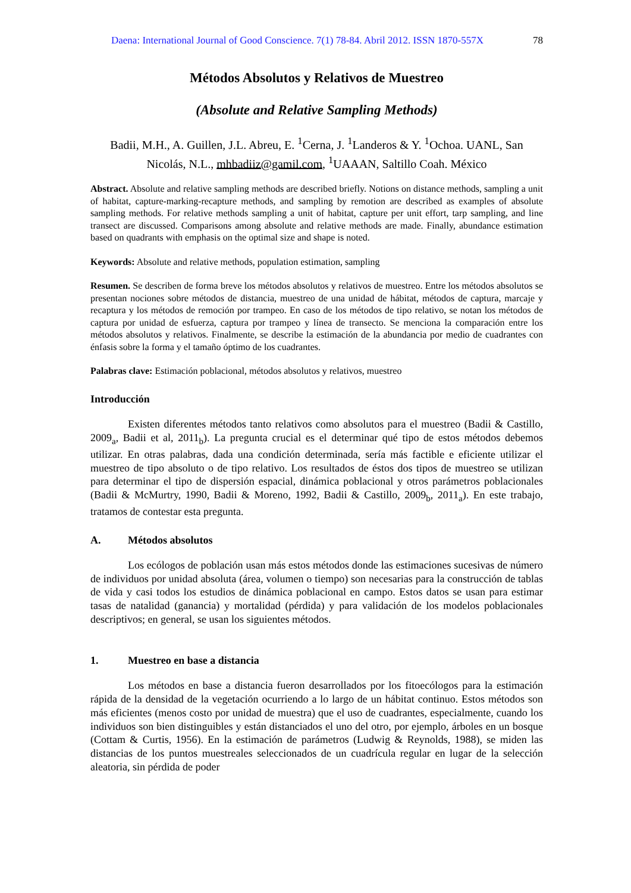Daena: International Journal of Good Conscience. 7(1) 78-84. Abril 2012. ISSN 1870-557X 78
Métodos Absolutos y Relativos de Muestreo
(Absolute and Relative Sampling Methods)
Badii, M.H., A. Guillen, J.L. Abreu, E. <sup>1</sup>Cerna, J. <sup>1</sup>Landeros & Y. <sup>1</sup>Ochoa. UANL, San Nicolás, N.L., mhbadiiz@gamil.com, <sup>1</sup>UAAAN, Saltillo Coah. México
Abstract. Absolute and relative sampling methods are described briefly. Notions on distance methods, sampling a unit of habitat, capture-marking-recapture methods, and sampling by remotion are described as examples of absolute sampling methods. For relative methods sampling a unit of habitat, capture per unit effort, tarp sampling, and line transect are discussed. Comparisons among absolute and relative methods are made. Finally, abundance estimation based on quadrants with emphasis on the optimal size and shape is noted.
Keywords: Absolute and relative methods, population estimation, sampling
Resumen. Se describen de forma breve los métodos absolutos y relativos de muestreo. Entre los métodos absolutos se presentan nociones sobre métodos de distancia, muestreo de una unidad de hábitat, métodos de captura, marcaje y recaptura y los métodos de remoción por trampeo. En caso de los métodos de tipo relativo, se notan los métodos de captura por unidad de esfuerza, captura por trampeo y línea de transecto. Se menciona la comparación entre los métodos absolutos y relativos. Finalmente, se describe la estimación de la abundancia por medio de cuadrantes con énfasis sobre la forma y el tamaño óptimo de los cuadrantes.
Palabras clave: Estimación poblacional, métodos absolutos y relativos, muestreo
Introducción
Existen diferentes métodos tanto relativos como absolutos para el muestreo (Badii & Castillo, 2009<sub>a</sub>, Badii et al, 2011<sub>b</sub>). La pregunta crucial es el determinar qué tipo de estos métodos debemos utilizar. En otras palabras, dada una condición determinada, sería más factible e eficiente utilizar el muestreo de tipo absoluto o de tipo relativo. Los resultados de éstos dos tipos de muestreo se utilizan para determinar el tipo de dispersión espacial, dinámica poblacional y otros parámetros poblacionales (Badii & McMurtry, 1990, Badii & Moreno, 1992, Badii & Castillo, 2009<sub>b</sub>, 2011<sub>a</sub>). En este trabajo, tratamos de contestar esta pregunta.
A. Métodos absolutos
Los ecólogos de población usan más estos métodos donde las estimaciones sucesivas de número de individuos por unidad absoluta (área, volumen o tiempo) son necesarias para la construcción de tablas de vida y casi todos los estudios de dinámica poblacional en campo. Estos datos se usan para estimar tasas de natalidad (ganancia) y mortalidad (pérdida) y para validación de los modelos poblacionales descriptivos; en general, se usan los siguientes métodos.
1. Muestreo en base a distancia
Los métodos en base a distancia fueron desarrollados por los fitoecólogos para la estimación rápida de la densidad de la vegetación ocurriendo a lo largo de un hábitat continuo. Estos métodos son más eficientes (menos costo por unidad de muestra) que el uso de cuadrantes, especialmente, cuando los individuos son bien distinguibles y están distanciados el uno del otro, por ejemplo, árboles en un bosque (Cottam & Curtis, 1956). En la estimación de parámetros (Ludwig & Reynolds, 1988), se miden las distancias de los puntos muestreales seleccionados de un cuadrícula regular en lugar de la selección aleatoria, sin pérdida de poder